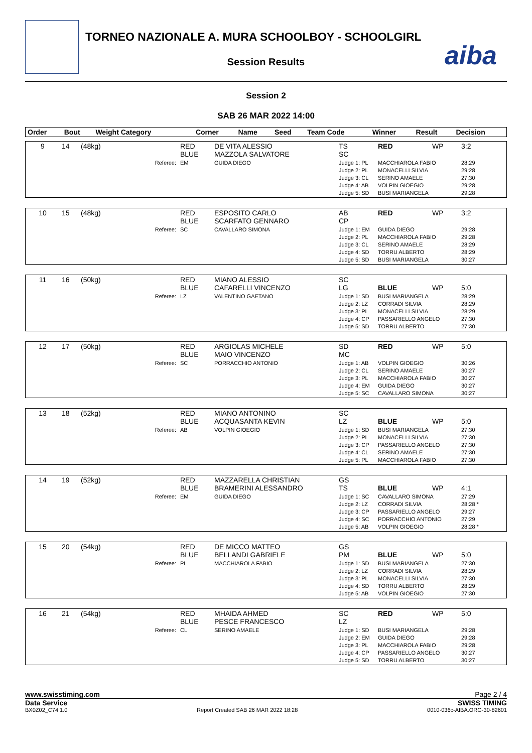TORNEO NAZIONALE A. MURA SCHOOLBOY - SCHOOLGIRL
Session Results aiba
Session 2
SAB 26 MAR 2022 14:00
| Order | Bout | Weight Category | | Corner | Name | Seed | Team Code | Winner | Result | Decision |
| --- | --- | --- | --- | --- | --- | --- | --- | --- | --- | --- |
| 9 | 14 | (48kg) | RED BLUE | DE VITA ALESSIO MAZZOLA SALVATORE | TS SC | RED | WP | 3:2 |
| | | Referee: | EM | GUIDA DIEGO | Judge 1: PL Judge 2: PL Judge 3: CL Judge 4: AB Judge 5: SD | MACCHIAROLA FABIO MONACELLI SILVIA SERINO AMAELE VOLPIN GIOEGIO BUSI MARIANGELA | | 28:29 29:28 27:30 29:28 29:28 |
| 10 | 15 | (48kg) | RED BLUE | ESPOSITO CARLO SCARFATO GENNARO | AB CP | RED | WP | 3:2 |
| | | Referee: | SC | CAVALLARO SIMONA | Judge 1: EM Judge 2: PL Judge 3: CL Judge 4: SD Judge 5: SD | GUIDA DIEGO MACCHIAROLA FABIO SERINO AMAELE TORRU ALBERTO BUSI MARIANGELA | | 29:28 29:28 28:29 28:29 30:27 |
| 11 | 16 | (50kg) | RED BLUE | MIANO ALESSIO CAFARELLI VINCENZO | SC LG | BLUE | WP | 5:0 |
| | | Referee: | LZ | VALENTINO GAETANO | Judge 1: SD Judge 2: LZ Judge 3: PL Judge 4: CP Judge 5: SD | BUSI MARIANGELA CORRADI SILVIA MONACELLI SILVIA PASSARIELLO ANGELO TORRU ALBERTO | | 28:29 28:29 28:29 27:30 27:30 |
| 12 | 17 | (50kg) | RED BLUE | ARGIOLAS MICHELE MAIO VINCENZO | SD MC | RED | WP | 5:0 |
| | | Referee: | SC | PORRACCHIO ANTONIO | Judge 1: AB Judge 2: CL Judge 3: PL Judge 4: EM Judge 5: SC | VOLPIN GIOEGIO SERINO AMAELE MACCHIAROLA FABIO GUIDA DIEGO CAVALLARO SIMONA | | 30:26 30:27 30:27 30:27 30:27 |
| 13 | 18 | (52kg) | RED BLUE | MIANO ANTONINO ACQUASANTA KEVIN | SC LZ | BLUE | WP | 5:0 |
| | | Referee: | AB | VOLPIN GIOEGIO | Judge 1: SD Judge 2: PL Judge 3: CP Judge 4: CL Judge 5: PL | BUSI MARIANGELA MONACELLI SILVIA PASSARIELLO ANGELO SERINO AMAELE MACCHIAROLA FABIO | | 27:30 27:30 27:30 27:30 27:30 |
| 14 | 19 | (52kg) | RED BLUE | MAZZARELLA CHRISTIAN BRAMERINI ALESSANDRO | GS TS | BLUE | WP | 4:1 |
| | | Referee: | EM | GUIDA DIEGO | Judge 1: SC Judge 2: LZ Judge 3: CP Judge 4: SC Judge 5: AB | CAVALLARO SIMONA CORRADI SILVIA PASSARIELLO ANGELO PORRACCHIO ANTONIO VOLPIN GIOEGIO | | 27:29 28:28 * 29:27 27:29 28:28 * |
| 15 | 20 | (54kg) | RED BLUE | DE MICCO MATTEO BELLANDI GABRIELE | GS PM | BLUE | WP | 5:0 |
| | | Referee: | PL | MACCHIAROLA FABIO | Judge 1: SD Judge 2: LZ Judge 3: PL Judge 4: SD Judge 5: AB | BUSI MARIANGELA CORRADI SILVIA MONACELLI SILVIA TORRU ALBERTO VOLPIN GIOEGIO | | 27:30 28:29 27:30 28:29 27:30 |
| 16 | 21 | (54kg) | RED BLUE | MHAIDA AHMED PESCE FRANCESCO | SC LZ | RED | WP | 5:0 |
| | | Referee: | CL | SERINO AMAELE | Judge 1: SD Judge 2: EM Judge 3: PL Judge 4: CP Judge 5: SD | BUSI MARIANGELA GUIDA DIEGO MACCHIAROLA FABIO PASSARIELLO ANGELO TORRU ALBERTO | | 29:28 29:28 29:28 30:27 30:27 |
www.swisstiming.com Page 2 / 4
Data Service SWISS TIMING
BX0Z02_C74 1.0 Report Created SAB 26 MAR 2022 18:28 0010-036c-AIBA.ORG-30-82601